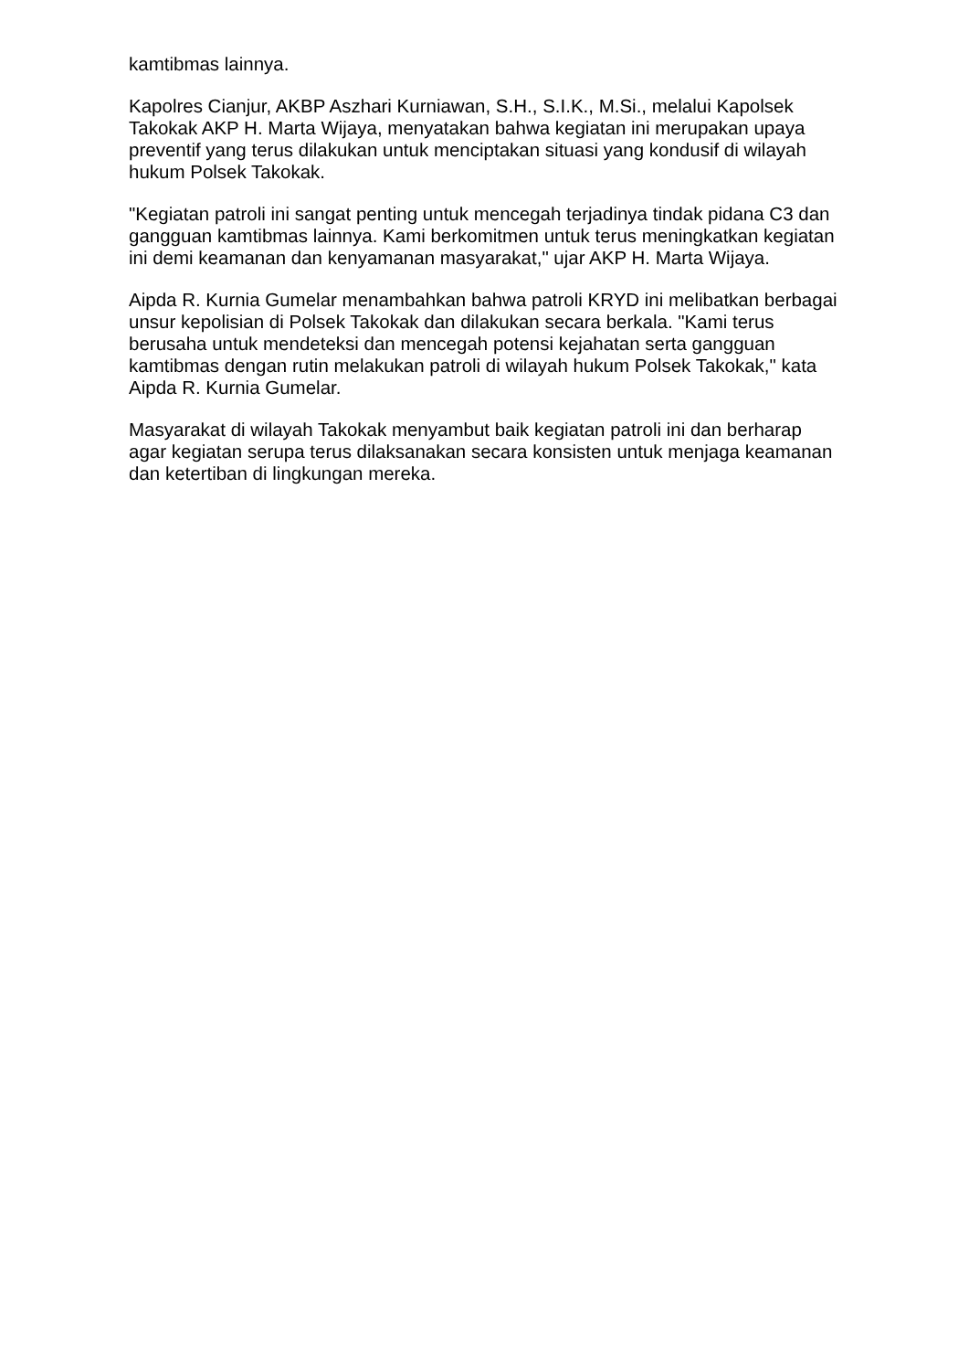kamtibmas lainnya.
Kapolres Cianjur, AKBP Aszhari Kurniawan, S.H., S.I.K., M.Si., melalui Kapolsek Takokak AKP H. Marta Wijaya, menyatakan bahwa kegiatan ini merupakan upaya preventif yang terus dilakukan untuk menciptakan situasi yang kondusif di wilayah hukum Polsek Takokak.
"Kegiatan patroli ini sangat penting untuk mencegah terjadinya tindak pidana C3 dan gangguan kamtibmas lainnya. Kami berkomitmen untuk terus meningkatkan kegiatan ini demi keamanan dan kenyamanan masyarakat," ujar AKP H. Marta Wijaya.
Aipda R. Kurnia Gumelar menambahkan bahwa patroli KRYD ini melibatkan berbagai unsur kepolisian di Polsek Takokak dan dilakukan secara berkala. "Kami terus berusaha untuk mendeteksi dan mencegah potensi kejahatan serta gangguan kamtibmas dengan rutin melakukan patroli di wilayah hukum Polsek Takokak," kata Aipda R. Kurnia Gumelar.
Masyarakat di wilayah Takokak menyambut baik kegiatan patroli ini dan berharap agar kegiatan serupa terus dilaksanakan secara konsisten untuk menjaga keamanan dan ketertiban di lingkungan mereka.